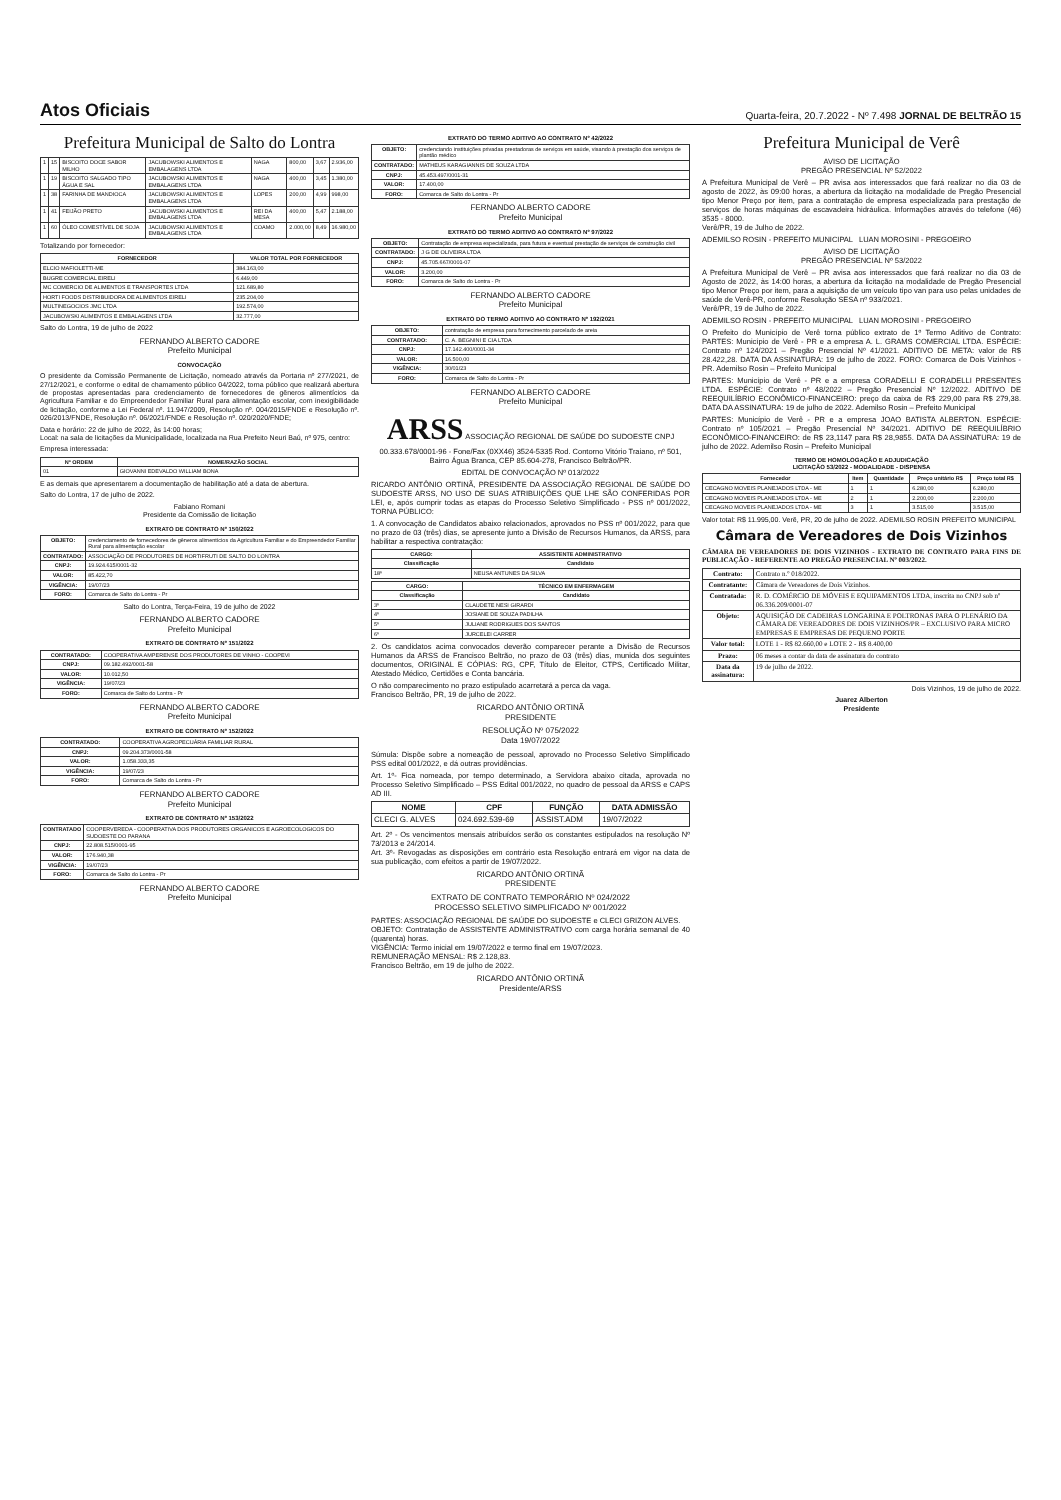Atos Oficiais Quarta-feira, 20.7.2022 - Nº 7.498 JORNAL DE BELTRÃO 15
Prefeitura Municipal de Salto do Lontra
| 1 | 15 | BISCOITO DOCE SABOR MILHO | JACUBOWSKI ALIMENTOS E EMBALAGENS LTDA | NAGA | 800,00 | 3,67 | 2.936,00 |
| 1 | 19 | BISCOITO SALGADO TIPO ÁGUA E SAL | JACUBOWSKI ALIMENTOS E EMBALAGENS LTDA | NAGA | 400,00 | 3,45 | 1.380,00 |
| 1 | 38 | FARINHA DE MANDIOCA | JACUBOWSKI ALIMENTOS E EMBALAGENS LTDA | LOPES | 200,00 | 4,99 | 998,00 |
| 1 | 41 | FEIJÃO PRETO | JACUBOWSKI ALIMENTOS E EMBALAGENS LTDA | REI DA MESA | 400,00 | 5,47 | 2.188,00 |
| 1 | 60 | ÓLEO COMESTÍVEL DE SOJA | JACUBOWSKI ALIMENTOS E EMBALAGENS LTDA | COAMO | 2.000,00 | 8,49 | 16.980,00 |
Totalizando por fornecedor:
| FORNECEDOR | VALOR TOTAL POR FORNECEDOR |
| --- | --- |
| ELCIO MAFIOLETTI-ME | 384.163,00 |
| BUGRE COMERCIAL EIRELI | 6.449,00 |
| MC COMERCIO DE ALIMENTOS E TRANSPORTES LTDA | 121.689,80 |
| HORTI FOODS DISTRIBUIDORA DE ALIMENTOS EIRELI | 235.204,00 |
| MULTINEGOCIOS JMC LTDA | 192.574,00 |
| JACUBOWSKI ALIMENTOS E EMBALAGENS LTDA | 32.777,00 |
Salto do Lontra, 19 de julho de 2022
FERNANDO ALBERTO CADORE
Prefeito Municipal
CONVOCAÇÃO
O presidente da Comissão Permanente de Licitação, nomeado através da Portaria nº 277/2021, de 27/12/2021, e conforme o edital de chamamento público 04/2022, torna público que realizará abertura de propostas apresentadas para credenciamento de fornecedores de gêneros alimentícios da Agricultura Familiar e do Empreendedor Familiar Rural para alimentação escolar, com inexigibilidade de licitação, conforme a Lei Federal nº. 11.947/2009, Resolução nº. 004/2015/FNDE e Resolução nº. 026/2013/FNDE, Resolução nº. 06/2021/FNDE e Resolução nº. 020/2020/FNDE;
Data e horário: 22 de julho de 2022, às 14:00 horas;
Local: na sala de licitações da Municipalidade, localizada na Rua Prefeito Neuri Baú, nº 975, centro:
Empresa interessada:
| Nº ORDEM | NOME/RAZÃO SOCIAL |
| --- | --- |
| 01 | GIOVANNI EDEVALDO WILLIAM BONA |
E as demais que apresentarem a documentação de habilitação até a data de abertura.
Salto do Lontra, 17 de julho de 2022.
Fabiano Romani
Presidente da Comissão de licitação
EXTRATO DE CONTRATO Nº 150/2022
| OBJETO: | credenciamento de fornecedores de gêneros alimentícios da Agricultura Familiar e do Empreendedor Familiar Rural para alimentação escolar |
| CONTRATADO: | ASSOCIAÇÃO DE PRODUTORES DE HORTIFRUTI DE SALTO DO LONTRA |
| CNPJ: | 19.924.615/0001-32 |
| VALOR: | 85.422,70 |
| VIGÊNCIA: | 19/07/23 |
| FORO: | Comarca de Salto do Lontra - Pr |
Salto do Lontra, Terça-Feira, 19 de julho de 2022
FERNANDO ALBERTO CADORE
Prefeito Municipal
EXTRATO DE CONTRATO Nº 151/2022
| CONTRATADO: | COOPERATIVA AMPERENSE DOS PRODUTORES DE VINHO - COOPEVI |
| CNPJ: | 09.182.492/0001-58 |
| VALOR: | 10.012,50 |
| VIGÊNCIA: | 19/07/23 |
| FORO: | Comarca de Salto do Lontra - Pr |
FERNANDO ALBERTO CADORE
Prefeito Municipal
EXTRATO DE CONTRATO Nº 152/2022
| CONTRATADO: | COOPERATIVA AGROPECUÁRIA FAMILIAR RURAL |
| CNPJ: | 09.204.373/0001-58 |
| VALOR: | 1.058.333,35 |
| VIGÊNCIA: | 19/07/23 |
| FORO: | Comarca de Salto do Lontra - Pr |
FERNANDO ALBERTO CADORE
Prefeito Municipal
EXTRATO DE CONTRATO Nº 153/2022
| CONTRATADO | COOPERVEREDA - COOPERATIVA DOS PRODUTORES ORGANICOS E AGROECOLOGICOS DO SUDOESTE DO PARANA |
| CNPJ: | 22.808.515/0001-95 |
| VALOR: | 176.940,38 |
| VIGÊNCIA: | 19/07/23 |
| FORO: | Comarca de Salto do Lontra - Pr |
FERNANDO ALBERTO CADORE
Prefeito Municipal
EXTRATO DO TERMO ADITIVO AO CONTRATO Nº 42/2022
| OBJETO: | credenciando instituições privadas prestadoras de serviços em saúde, visando à prestação dos serviços de plantão médico |
| CONTRATADO: | MATHEUS KARAGIANNIS DE SOUZA LTDA |
| CNPJ: | 45.453.497/0001-31 |
| VALOR: | 17.400,00 |
| FORO: | Comarca de Salto do Lontra - Pr |
FERNANDO ALBERTO CADORE
Prefeito Municipal
EXTRATO DO TERMO ADITIVO AO CONTRATO Nº 97/2022
| OBJETO: | Contratação de empresa especializada, para futura e eventual prestação de serviços de construção civil |
| CONTRATADO: | J G DE OLIVEIRA LTDA |
| CNPJ: | 45.705.667/0001-07 |
| VALOR: | 3.200,00 |
| FORO: | Comarca de Salto do Lontra - Pr |
FERNANDO ALBERTO CADORE
Prefeito Municipal
EXTRATO DO TERMO ADITIVO AO CONTRATO Nº 192/2021
| OBJETO: | contratação de empresa para fornecimento parcelado de areia |
| CONTRATADO: | C. A. BEGNINI E CIA LTDA |
| CNPJ: | 17.142.400/0001-34 |
| VALOR: | 16.500,00 |
| VIGÊNCIA: | 30/01/23 |
| FORO: | Comarca de Salto do Lontra - Pr |
FERNANDO ALBERTO CADORE
Prefeito Municipal
ARSS ASSOCIAÇÃO REGIONAL DE SAÚDE DO SUDOESTE CNPJ 00.333.678/0001-96 - Fone/Fax (0XX46) 3524-5335 Rod. Contorno Vitório Traiano, nº 501, Bairro Água Branca, CEP 85.604-278, Francisco Beltrão/PR.
EDITAL DE CONVOCAÇÃO Nº 013/2022
RICARDO ANTÔNIO ORTINÃ, PRESIDENTE DA ASSOCIAÇÃO REGIONAL DE SAÚDE DO SUDOESTE ARSS, NO USO DE SUAS ATRIBUIÇÕES QUE LHE SÃO CONFERIDAS POR LEI, e, após cumprir todas as etapas do Processo Seletivo Simplificado - PSS nº 001/2022, TORNA PÚBLICO:
1. A convocação de Candidatos abaixo relacionados, aprovados no PSS nº 001/2022, para que no prazo de 03 (três) dias, se apresente junto a Divisão de Recursos Humanos, da ARSS, para habilitar a respectiva contratação:
| CARGO: | ASSISTENTE ADMINISTRATIVO |
| --- | --- |
| Classificação | Candidato |
| 18º | NEUSA ANTUNES DA SILVA |
| CARGO: | TÉCNICO EM ENFERMAGEM |
| --- | --- |
| Classificação | Candidato |
| 3º | CLAUDETE NESI GIRARDI |
| 4º | JOSIANE DE SOUZA PADILHA |
| 5º | JULIANE RODRIGUES DOS SANTOS |
| 6º | JURCELEI CARRER |
2. Os candidatos acima convocados deverão comparecer perante a Divisão de Recursos Humanos da ARSS de Francisco Beltrão, no prazo de 03 (três) dias, munida dos seguintes documentos, ORIGINAL E CÓPIAS: RG, CPF, Título de Eleitor, CTPS, Certificado Militar, Atestado Médico, Certidões e Conta bancária.
O não comparecimento no prazo estipulado acarretará a perca da vaga.
Francisco Beltrão, PR, 19 de julho de 2022.
RICARDO ANTÔNIO ORTINÃ
PRESIDENTE
RESOLUÇÃO Nº 075/2022
Data 19/07/2022
Súmula: Dispõe sobre a nomeação de pessoal, aprovado no Processo Seletivo Simplificado PSS edital 001/2022, e dá outras providências.
Art. 1º- Fica nomeada, por tempo determinado, a Servidora abaixo citada, aprovada no Processo Seletivo Simplificado – PSS Edital 001/2022, no quadro de pessoal da ARSS e CAPS AD III.
| NOME | CPF | FUNÇÃO | DATA ADMISSÃO |
| --- | --- | --- | --- |
| CLECI G. ALVES | 024.692.539-69 | ASSIST.ADM | 19/07/2022 |
Art. 2º - Os vencimentos mensais atribuídos serão os constantes estipulados na resolução Nº 73/2013 e 24/2014.
Art. 3º- Revogadas as disposições em contrário esta Resolução entrará em vigor na data de sua publicação, com efeitos a partir de 19/07/2022.
RICARDO ANTÔNIO ORTINÃ
PRESIDENTE
EXTRATO DE CONTRATO TEMPORÁRIO Nº 024/2022
PROCESSO SELETIVO SIMPLIFICADO Nº 001/2022
PARTES: ASSOCIAÇÃO REGIONAL DE SAÚDE DO SUDOESTE e CLECI GRIZON ALVES.
OBJETO: Contratação de ASSISTENTE ADMINISTRATIVO com carga horária semanal de 40 (quarenta) horas.
VIGÊNCIA: Termo inicial em 19/07/2022 e termo final em 19/07/2023.
REMUNERAÇÃO MENSAL: R$ 2.128,83.
Francisco Beltrão, em 19 de julho de 2022.
RICARDO ANTÔNIO ORTINÃ
Presidente/ARSS
Prefeitura Municipal de Verê
AVISO DE LICITAÇÃO
PREGÃO PRESENCIAL Nº 52/2022
A Prefeitura Municipal de Verê – PR avisa aos interessados que fará realizar no dia 03 de agosto de 2022, às 09:00 horas, a abertura da licitação na modalidade de Pregão Presencial tipo Menor Preço por item, para a contratação de empresa especializada para prestação de serviços de horas máquinas de escavadeira hidráulica. Informações através do telefone (46) 3535 - 8000.
Verê/PR, 19 de Julho de 2022.
ADEMILSO ROSIN - PREFEITO MUNICIPAL LUAN MOROSINI - PREGOEIRO
AVISO DE LICITAÇÃO
PREGÃO PRESENCIAL Nº 53/2022
A Prefeitura Municipal de Verê – PR avisa aos interessados que fará realizar no dia 03 de Agosto de 2022, às 14:00 horas, a abertura da licitação na modalidade de Pregão Presencial tipo Menor Preço por item, para a aquisição de um veículo tipo van para uso pelas unidades de saúde de Verê-PR, conforme Resolução SESA nº 933/2021.
Verê/PR, 19 de Julho de 2022.
ADEMILSO ROSIN - PREFEITO MUNICIPAL LUAN MOROSINI - PREGOEIRO
O Prefeito do Município de Verê torna público extrato de 1º Termo Aditivo de Contrato: PARTES: Município de Verê - PR e a empresa A. L. GRAMS COMERCIAL LTDA. ESPÉCIE: Contrato nº 124/2021 – Pregão Presencial Nº 41/2021. ADITIVO DE META: valor de R$ 28.422,28. DATA DA ASSINATURA: 19 de julho de 2022. FORO: Comarca de Dois Vizinhos - PR. Ademilso Rosin – Prefeito Municipal
PARTES: Município de Verê - PR e a empresa CORADELLI E CORADELLI PRESENTES LTDA. ESPÉCIE: Contrato nº 48/2022 – Pregão Presencial Nº 12/2022. ADITIVO DE REEQUILÍBRIO ECONÔMICO-FINANCEIRO: preço da caixa de R$ 229,00 para R$ 279,38. DATA DA ASSINATURA: 19 de julho de 2022. Ademilso Rosin – Prefeito Municipal
PARTES: Município de Verê - PR e a empresa JOAO BATISTA ALBERTON. ESPÉCIE: Contrato nº 105/2021 – Pregão Presencial Nº 34/2021. ADITIVO DE REEQUILÍBRIO ECONÔMICO-FINANCEIRO: de R$ 23,1147 para R$ 28,9855. DATA DA ASSINATURA: 19 de julho de 2022. Ademilso Rosin – Prefeito Municipal
TERMO DE HOMOLOGAÇÃO E ADJUDICAÇÃO
LICITAÇÃO 53/2022 - MODALIDADE - DISPENSA
| Fornecedor | Item | Quantidade | Preço unitário R$ | Preço total R$ |
| --- | --- | --- | --- | --- |
| CECAGNO MOVEIS PLANEJADOS LTDA - ME | 1 | 1 | 6.280,00 | 6.280,00 |
| CECAGNO MOVEIS PLANEJADOS LTDA - ME | 2 | 1 | 2.200,00 | 2.200,00 |
| CECAGNO MOVEIS PLANEJADOS LTDA - ME | 3 | 1 | 3.515,00 | 3.515,00 |
Valor total: R$ 11.995,00. Verê, PR, 20 de julho de 2022. ADEMILSO ROSIN PREFEITO MUNICIPAL
Câmara de Vereadores de Dois Vizinhos
CÂMARA DE VEREADORES DE DOIS VIZINHOS - EXTRATO DE CONTRATO PARA FINS DE PUBLICAÇÃO - REFERENTE AO PREGÃO PRESENCIAL Nº 003/2022.
| Contrato: | Contrato n.º 018/2022. |
| Contratante: | Câmara de Vereadores de Dois Vizinhos. |
| Contratada: | R. D. COMÉRCIO DE MÓVEIS E EQUIPAMENTOS LTDA, inscrita no CNPJ sob nº 06.336.209/0001-07 |
| Objeto: | AQUISIÇÃO DE CADEIRAS LONGARINA E POLTRONAS PARA O PLENÁRIO DA CÂMARA DE VEREADORES DE DOIS VIZINHOS/PR – EXCLUSIVO PARA MICRO EMPRESAS E EMPRESAS DE PEQUENO PORTE |
| Valor total: | LOTE 1 - R$ 82.660,00 e LOTE 2 - R$ 8.400,00 |
| Prazo: | 06 meses a contar da data de assinatura do contrato |
| Data da assinatura: | 19 de julho de 2022. |
Dois Vizinhos, 19 de julho de 2022.
Juarez Alberton
Presidente